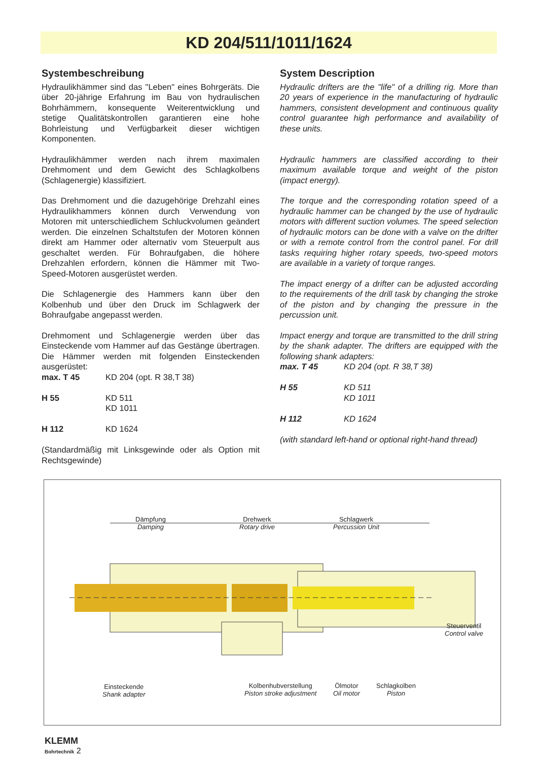KD 204/511/1011/1624
Systembeschreibung
Hydraulikhämmer sind das "Leben" eines Bohrgeräts. Die über 20-jährige Erfahrung im Bau von hydraulischen Bohrhämmern, konsequente Weiterentwicklung und stetige Qualitätskontrollen garantieren eine hohe Bohrleistung und Verfügbarkeit dieser wichtigen Komponenten.
Hydraulikhämmer werden nach ihrem maximalen Drehmoment und dem Gewicht des Schlagkolbens (Schlagenergie) klassifiziert.
Das Drehmoment und die dazugehörige Drehzahl eines Hydraulikhammers können durch Verwendung von Motoren mit unterschiedlichem Schluckvolumen geändert werden. Die einzelnen Schaltstufen der Motoren können direkt am Hammer oder alternativ vom Steuerpult aus geschaltet werden. Für Bohraufgaben, die höhere Drehzahlen erfordern, können die Hämmer mit Two-Speed-Motoren ausgerüstet werden.
Die Schlagenergie des Hammers kann über den Kolbenhub und über den Druck im Schlagwerk der Bohraufgabe angepasst werden.
Drehmoment und Schlagenergie werden über das Einsteckende vom Hammer auf das Gestänge übertragen. Die Hämmer werden mit folgenden Einsteckenden ausgerüstet:
max. T 45 KD 204 (opt. R 38,T 38)
H 55 KD 511
KD 1011
H 112 KD 1624
(Standardmäßig mit Linksgewinde oder als Option mit Rechtsgewinde)
System Description
Hydraulic drifters are the "life" of a drilling rig. More than 20 years of experience in the manufacturing of hydraulic hammers, consistent development and continuous quality control guarantee high performance and availability of these units.
Hydraulic hammers are classified according to their maximum available torque and weight of the piston (impact energy).
The torque and the corresponding rotation speed of a hydraulic hammer can be changed by the use of hydraulic motors with different suction volumes. The speed selection of hydraulic motors can be done with a valve on the drifter or with a remote control from the control panel. For drill tasks requiring higher rotary speeds, two-speed motors are available in a variety of torque ranges.
The impact energy of a drifter can be adjusted according to the requirements of the drill task by changing the stroke of the piston and by changing the pressure in the percussion unit.
Impact energy and torque are transmitted to the drill string by the shank adapter. The drifters are equipped with the following shank adapters:
max. T 45 KD 204 (opt. R 38,T 38)
H 55 KD 511
KD 1011
H 112 KD 1624
(with standard left-hand or optional right-hand thread)
Dämpfung
Damping
Drehwerk
Rotary drive
Schlagwerk
Percussion Unit
Steuerventil
Control valve
Einsteckende
Shank adapter
Kolbenhubverstellung
Piston stroke adjustment
Ölmotor
Oil motor
Schlagkolben
Piston
KLEMM
Bohrtechnik 2